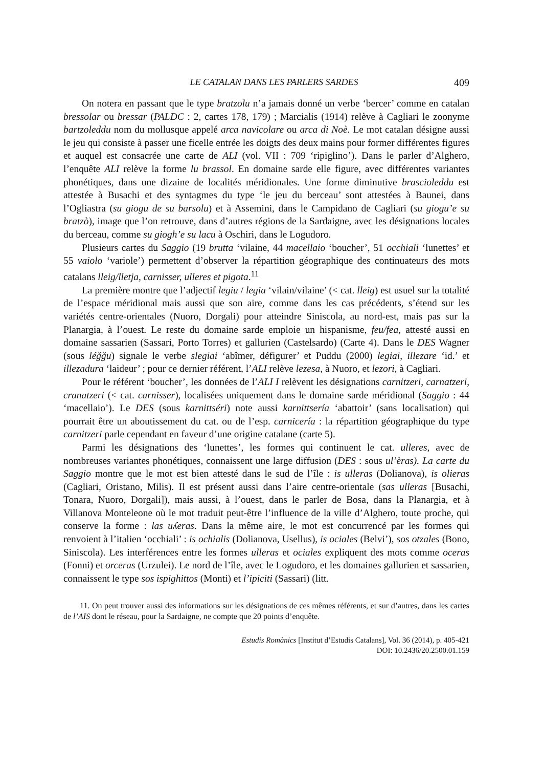LE CATALAN DANS LES PARLERS SARDES 409
On notera en passant que le type bratzolu n’a jamais donné un verbe ‘bercer’ comme en catalan bressolar ou bressar (PALDC : 2, cartes 178, 179) ; Marcialis (1914) relève à Cagliari le zoonyme bartzoleddu nom du mollusque appelé arca navicolare ou arca di Noè. Le mot catalan désigne aussi le jeu qui consiste à passer une ficelle entrée les doigts des deux mains pour former différentes figures et auquel est consacrée une carte de ALI (vol. VII : 709 ‘ripiglino’). Dans le parler d’Alghero, l’enquête ALI relève la forme lu brassol. En domaine sarde elle figure, avec différentes variantes phonétiques, dans une dizaine de localités méridionales. Une forme diminutive brascioleddu est attestée à Busachi et des syntagmes du type ‘le jeu du berceau’ sont attestées à Baunei, dans l’Ogliastra (su giogu de su barsolu) et à Assemini, dans le Campidano de Cagliari (su giogu’e su bratzò), image que l’on retrouve, dans d’autres régions de la Sardaigne, avec les désignations locales du berceau, comme su giogh’e su lacu à Oschiri, dans le Logudoro.
Plusieurs cartes du Saggio (19 brutta ‘vilaine, 44 macellaio ‘boucher’, 51 occhiali ‘lunettes’ et 55 vaiolo ‘variole’) permettent d’observer la répartition géographique des continuateurs des mots catalans lleig/lletja, carnisser, ulleres et pigota.<sup>11</sup>
La première montre que l’adjectif legiu / legia ‘vilain/vilaine’ (< cat. lleig) est usuel sur la totalité de l’espace méridional mais aussi que son aire, comme dans les cas précédents, s’étend sur les variétés centre-orientales (Nuoro, Dorgali) pour atteindre Siniscola, au nord-est, mais pas sur la Planargia, à l’ouest. Le reste du domaine sarde emploie un hispanisme, feu/fea, attesté aussi en domaine sassarien (Sassari, Porto Torres) et gallurien (Castelsardo) (Carte 4). Dans le DES Wagner (sous léǧǧu) signale le verbe slegiai ‘abîmer, défigurer’ et Puddu (2000) legiai, illezare ‘id.’ et illezadura ‘laideur’ ; pour ce dernier référent, l’ALI relève lezesa, à Nuoro, et lezori, à Cagliari.
Pour le référent ‘boucher’, les données de l’ALI I relèvent les désignations carnitzeri, carnatzeri, cranatzeri (< cat. carnisser), localisées uniquement dans le domaine sarde méridional (Saggio : 44 ‘macellaio’). Le DES (sous karnittséri) note aussi karnittsería ‘abattoir’ (sans localisation) qui pourrait être un aboutissement du cat. ou de l’esp. carnicería : la répartition géographique du type carnitzeri parle cependant en faveur d’une origine catalane (carte 5).
Parmi les désignations des ‘lunettes’, les formes qui continuent le cat. ulleres, avec de nombreuses variantes phonétiques, connaissent une large diffusion (DES : sous ul’èras). La carte du Saggio montre que le mot est bien attesté dans le sud de l’île : is ulleras (Dolianova), is olieras (Cagliari, Oristano, Milis). Il est présent aussi dans l’aire centre-orientale (sas ulleras [Busachi, Tonara, Nuoro, Dorgali]), mais aussi, à l’ouest, dans le parler de Bosa, dans la Planargia, et à Villanova Monteleone où le mot traduit peut-être l’influence de la ville d’Alghero, toute proche, qui conserve la forme : las uʎeras. Dans la même aire, le mot est concurrencé par les formes qui renvoient à l’italien ‘occhiali’ : is ochialis (Dolianova, Usellus), is ociales (Belvi’), sos otzales (Bono, Siniscola). Les interférences entre les formes ulleras et ociales expliquent des mots comme oceras (Fonni) et orceras (Urzulei). Le nord de l’île, avec le Logudoro, et les domaines gallurien et sassarien, connaissent le type sos ispighittos (Monti) et l’ipiciti (Sassari) (litt.
11. On peut trouver aussi des informations sur les désignations de ces mêmes référents, et sur d’autres, dans les cartes de l’AIS dont le réseau, pour la Sardaigne, ne compte que 20 points d’enquête.
Estudis Romànics [Institut d’Estudis Catalans], Vol. 36 (2014), p. 405-421
DOI: 10.2436/20.2500.01.159